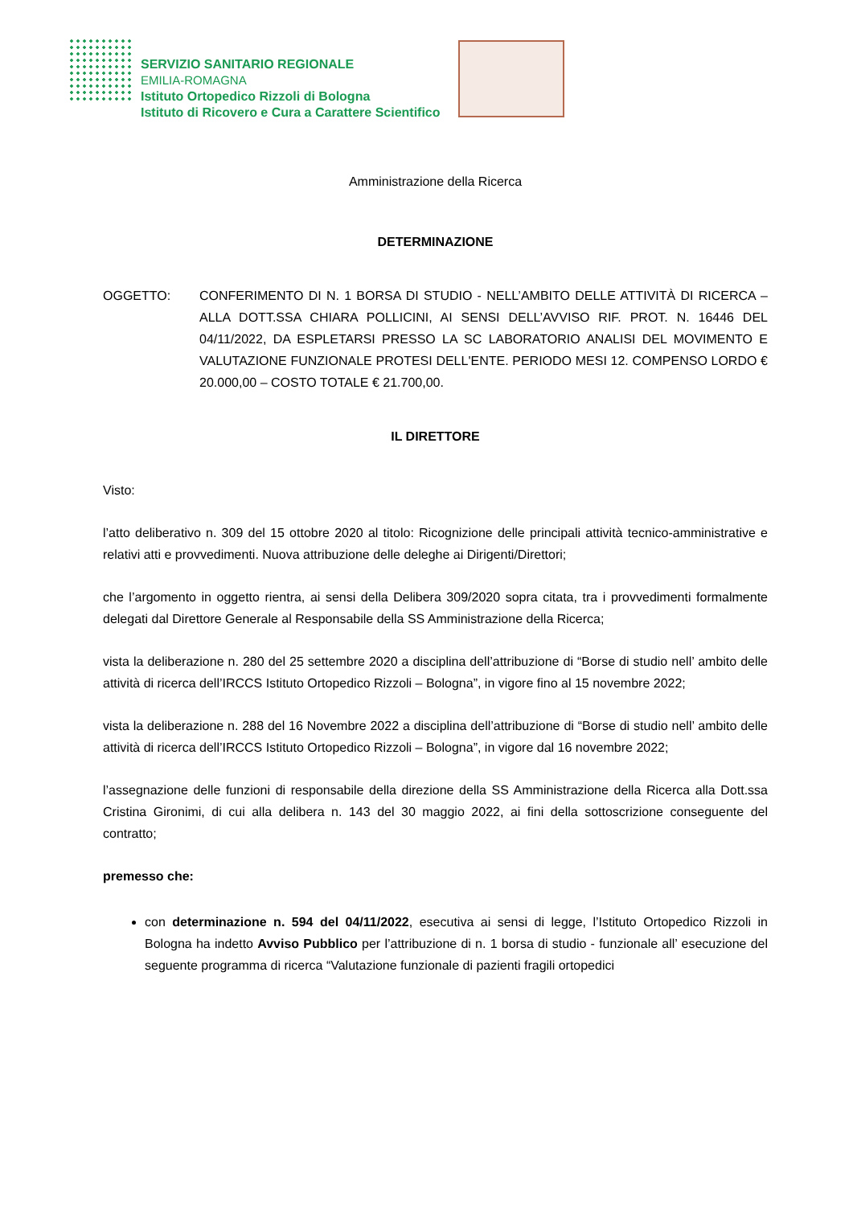SERVIZIO SANITARIO REGIONALE
EMILIA-ROMAGNA
Istituto Ortopedico Rizzoli di Bologna
Istituto di Ricovero e Cura a Carattere Scientifico
Amministrazione della Ricerca
DETERMINAZIONE
OGGETTO: CONFERIMENTO DI N. 1 BORSA DI STUDIO - NELL’AMBITO DELLE ATTIVITÀ DI RICERCA – ALLA DOTT.SSA CHIARA POLLICINI, AI SENSI DELL’AVVISO RIF. PROT. N. 16446 DEL 04/11/2022, DA ESPLETARSI PRESSO LA SC LABORATORIO ANALISI DEL MOVIMENTO E VALUTAZIONE FUNZIONALE PROTESI DELL'ENTE. PERIODO MESI 12. COMPENSO LORDO € 20.000,00 – COSTO TOTALE € 21.700,00.
IL DIRETTORE
Visto:
l’atto deliberativo n. 309 del 15 ottobre 2020 al titolo: Ricognizione delle principali attività tecnico-amministrative e relativi atti e provvedimenti. Nuova attribuzione delle deleghe ai Dirigenti/Direttori;
che l’argomento in oggetto rientra, ai sensi della Delibera 309/2020 sopra citata, tra i provvedimenti formalmente delegati dal Direttore Generale al Responsabile della SS Amministrazione della Ricerca;
vista la deliberazione n. 280 del 25 settembre 2020 a disciplina dell’attribuzione di “Borse di studio nell’ ambito delle attività di ricerca dell’IRCCS Istituto Ortopedico Rizzoli – Bologna”, in vigore fino al 15 novembre 2022;
vista la deliberazione n. 288 del 16 Novembre 2022 a disciplina dell’attribuzione di “Borse di studio nell’ ambito delle attività di ricerca dell’IRCCS Istituto Ortopedico Rizzoli – Bologna”, in vigore dal 16 novembre 2022;
l’assegnazione delle funzioni di responsabile della direzione della SS Amministrazione della Ricerca alla Dott.ssa Cristina Gironimi, di cui alla delibera n. 143 del 30 maggio 2022, ai fini della sottoscrizione conseguente del contratto;
premesso che:
con determinazione n. 594 del 04/11/2022, esecutiva ai sensi di legge, l’Istituto Ortopedico Rizzoli in Bologna ha indetto Avviso Pubblico per l’attribuzione di n. 1 borsa di studio - funzionale all’ esecuzione del seguente programma di ricerca “Valutazione funzionale di pazienti fragili ortopedici